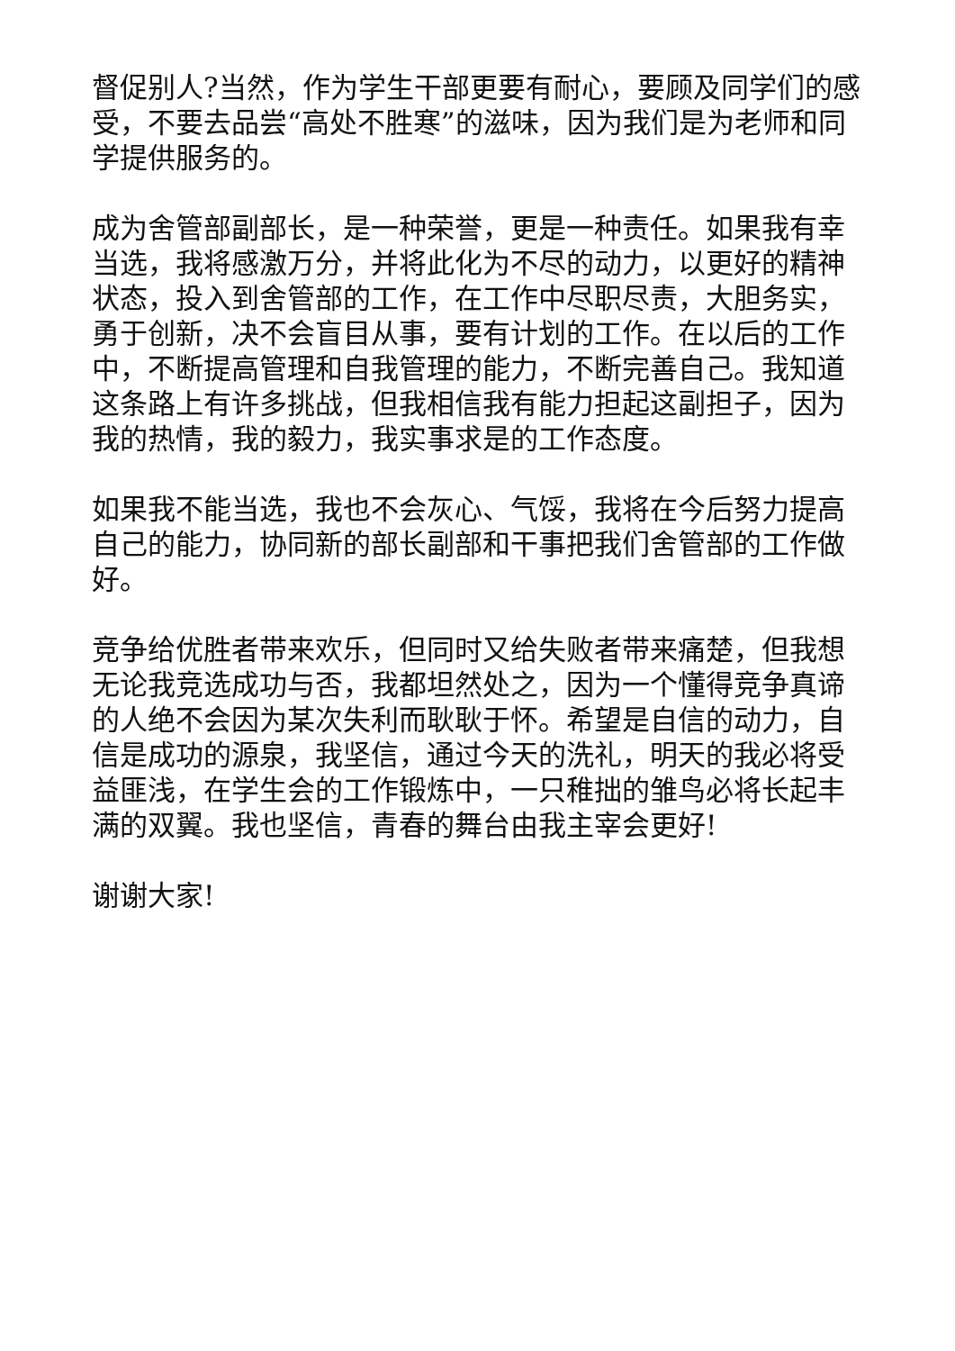督促别人?当然，作为学生干部更要有耐心，要顾及同学们的感受，不要去品尝“高处不胜寒”的滋味，因为我们是为老师和同学提供服务的。
成为舍管部副部长，是一种荣誉，更是一种责任。如果我有幸当选，我将感激万分，并将此化为不尽的动力，以更好的精神状态，投入到舍管部的工作，在工作中尽职尽责，大胆务实，勇于创新，决不会盲目从事，要有计划的工作。在以后的工作中，不断提高管理和自我管理的能力，不断完善自己。我知道这条路上有许多挑战，但我相信我有能力担起这副担子，因为我的热情，我的毅力，我实事求是的工作态度。
如果我不能当选，我也不会灰心、气馁，我将在今后努力提高自己的能力，协同新的部长副部和干事把我们舍管部的工作做好。
竞争给优胜者带来欢乐，但同时又给失败者带来痛楚，但我想无论我竞选成功与否，我都坦然处之，因为一个懂得竞争真谛的人绝不会因为某次失利而耿耿于怀。希望是自信的动力，自信是成功的源泉，我坚信，通过今天的洗礼，明天的我必将受益匪浅，在学生会的工作锻炼中，一只稚拙的雏鸟必将长起丰满的双翼。我也坚信，青春的舞台由我主宰会更好!
谢谢大家!